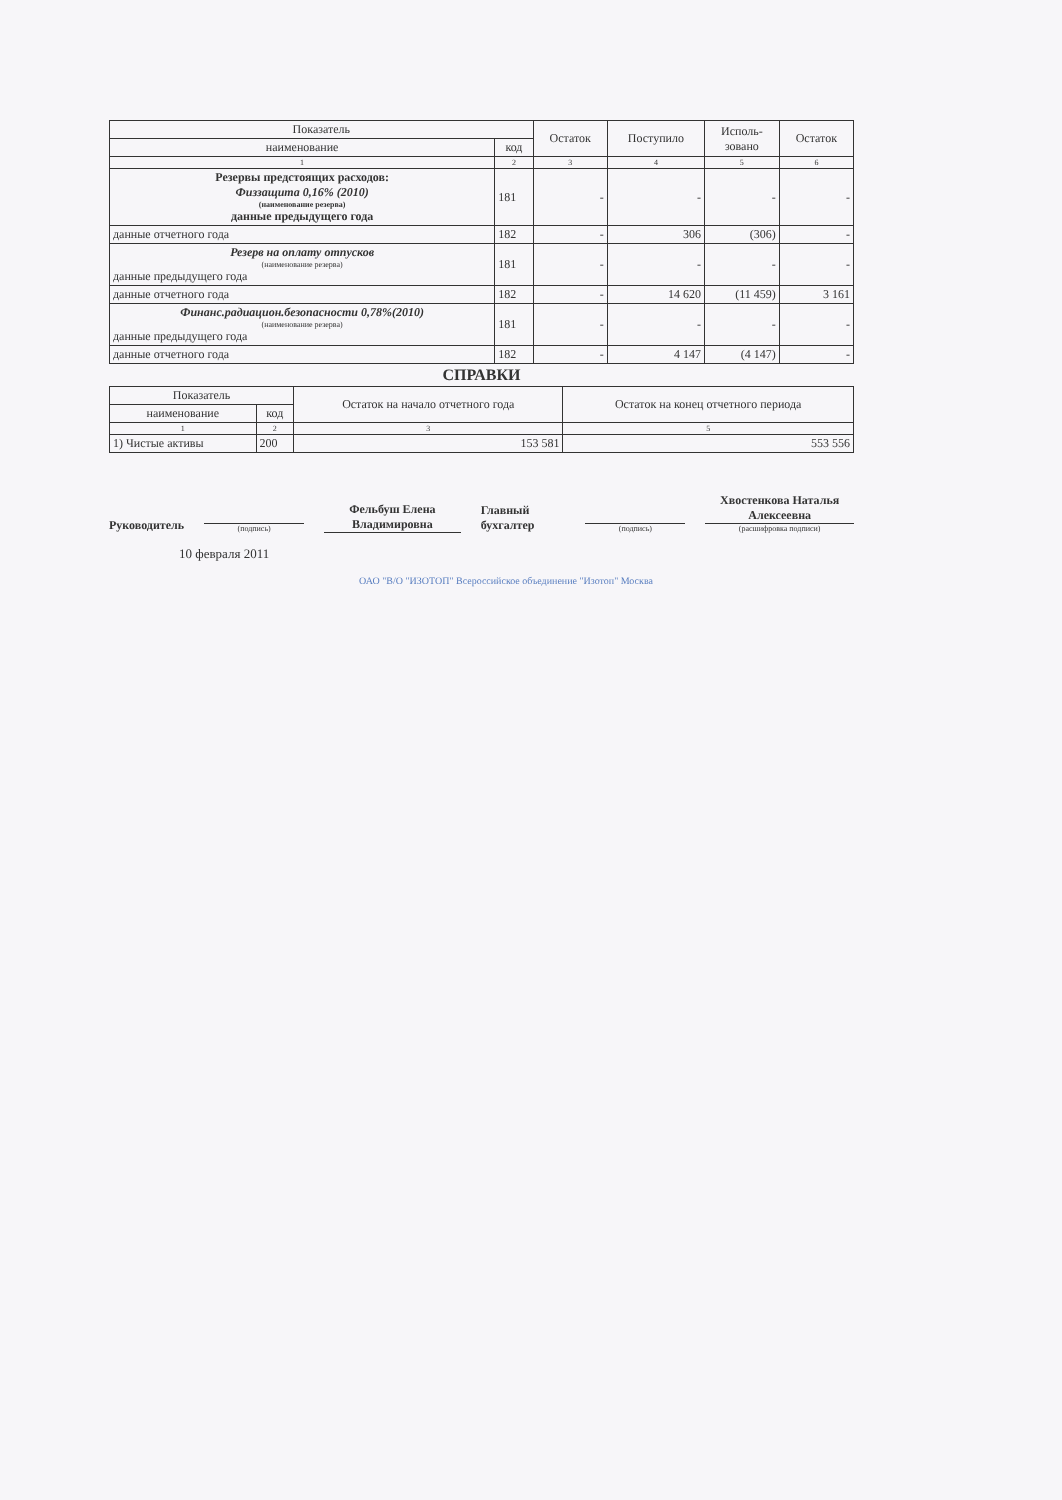| Показатель | | Остаток | Поступило | Исполь- зовано | Остаток |
| --- | --- | --- | --- | --- | --- |
| наименование | код | | | | |
| 1 | 2 | 3 | 4 | 5 | 6 |
| Резервы предстоящих расходов: Физзащита 0,16% (2010) (наименование резерва) данные предыдущего года | 181 | - | - | - | - |
| данные отчетного года | 182 | - | 306 | (306) | - |
| Резерв на оплату отпусков (наименование резерва) данные предыдущего года | 181 | - | - | - | - |
| данные отчетного года | 182 | - | 14 620 | (11 459) | 3 161 |
| Финанс.радиацион.безопасности 0,78%(2010) (наименование резерва) данные предыдущего года | 181 | - | - | - | - |
| данные отчетного года | 182 | - | 4 147 | (4 147) | - |
СПРАВКИ
| Показатель | | Остаток на начало отчетного года | Остаток на конец отчетного периода |
| --- | --- | --- | --- |
| наименование | код | | |
| 1 | 2 | 3 | 5 |
| 1) Чистые активы | 200 | 153 581 | 553 556 |
Руководитель
(подпись)
Фельбуш Елена Владимировна
Главный бухгалтер
(подпись)
Хвостенкова Наталья Алексеевна
(расшифровка подписи)
10 февраля 2011
ОАО "В/О "ИЗОТОП" Всероссийское объединение "Изотоп" Москва